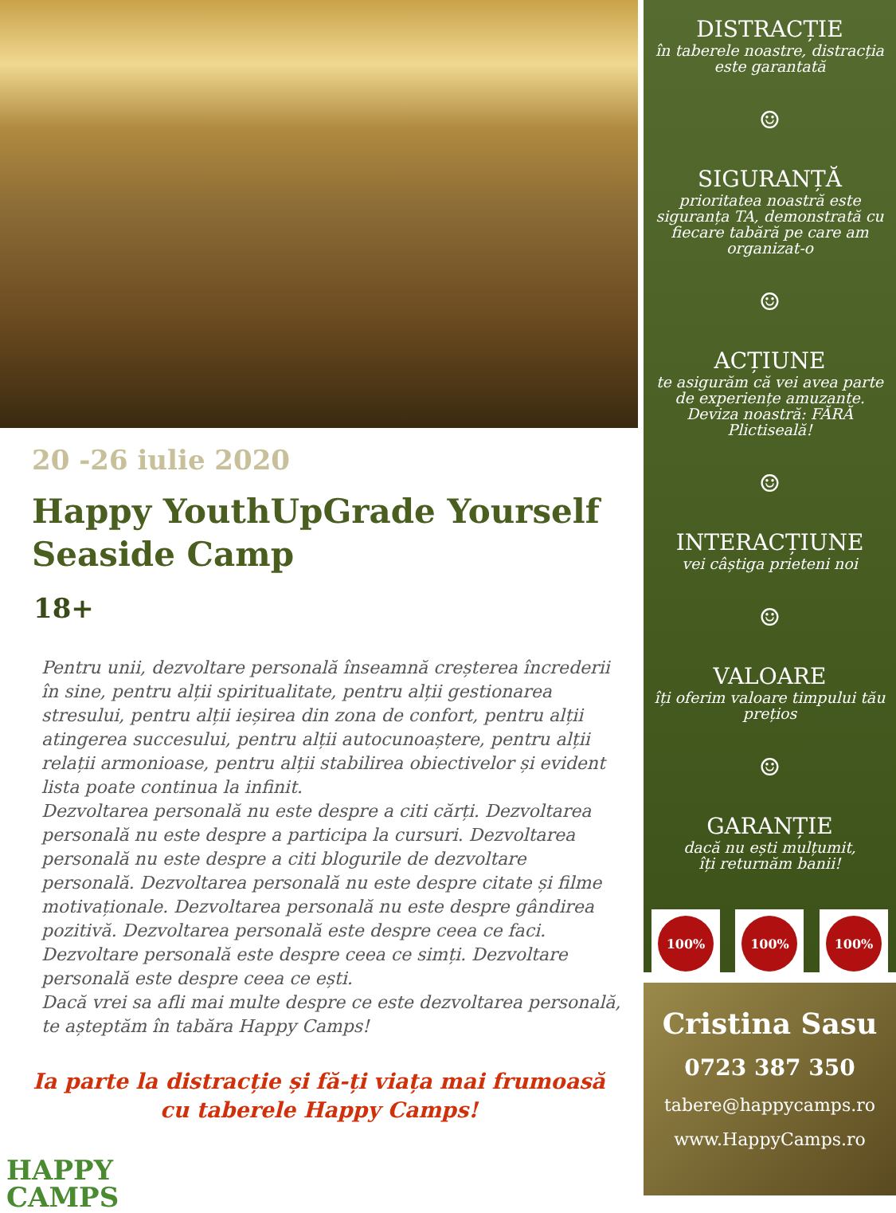20 -26 iulie 2020
Happy YouthUpGrade Yourself Seaside Camp
18+
Pentru unii, dezvoltare personală înseamnă creșterea încrederii în sine, pentru alții spiritualitate, pentru alții gestionarea stresului, pentru alții ieșirea din zona de confort, pentru alții atingerea succesului, pentru alții autocunoaștere, pentru alții relații armonioase, pentru alții stabilirea obiectivelor și evident lista poate continua la infinit.
Dezvoltarea personală nu este despre a citi cărți. Dezvoltarea personală nu este despre a participa la cursuri. Dezvoltarea personală nu este despre a citi blogurile de dezvoltare personală. Dezvoltarea personală nu este despre citate și filme motivaționale. Dezvoltarea personală nu este despre gândirea pozitivă. Dezvoltarea personală este despre ceea ce faci. Dezvoltare personală este despre ceea ce simți. Dezvoltare personală este despre ceea ce ești.
Dacă vrei sa afli mai multe despre ce este dezvoltarea personală, te așteptăm în tabăra Happy Camps!
Ia parte la distracție și fă-ți viața mai frumoasă
cu taberele Happy Camps!
HAPPY
CAMPS
DISTRACȚIE
în taberele noastre, distracția este garantată
☺
SIGURANȚĂ
prioritatea noastră este siguranța TA, demonstrată cu fiecare tabără pe care am organizat-o
☺
ACȚIUNE
te asigurăm că vei avea parte de experiențe amuzante. Deviza noastră: FĂRĂ Plictiseală!
☺
INTERACȚIUNE
vei câștiga prieteni noi
☺
VALOARE
îți oferim valoare timpului tău prețios
☺
GARANȚIE
dacă nu ești mulțumit,
îți returnăm banii!
100% 100% 100%
Cristina Sasu
0723 387 350
tabere@happycamps.ro
www.HappyCamps.ro